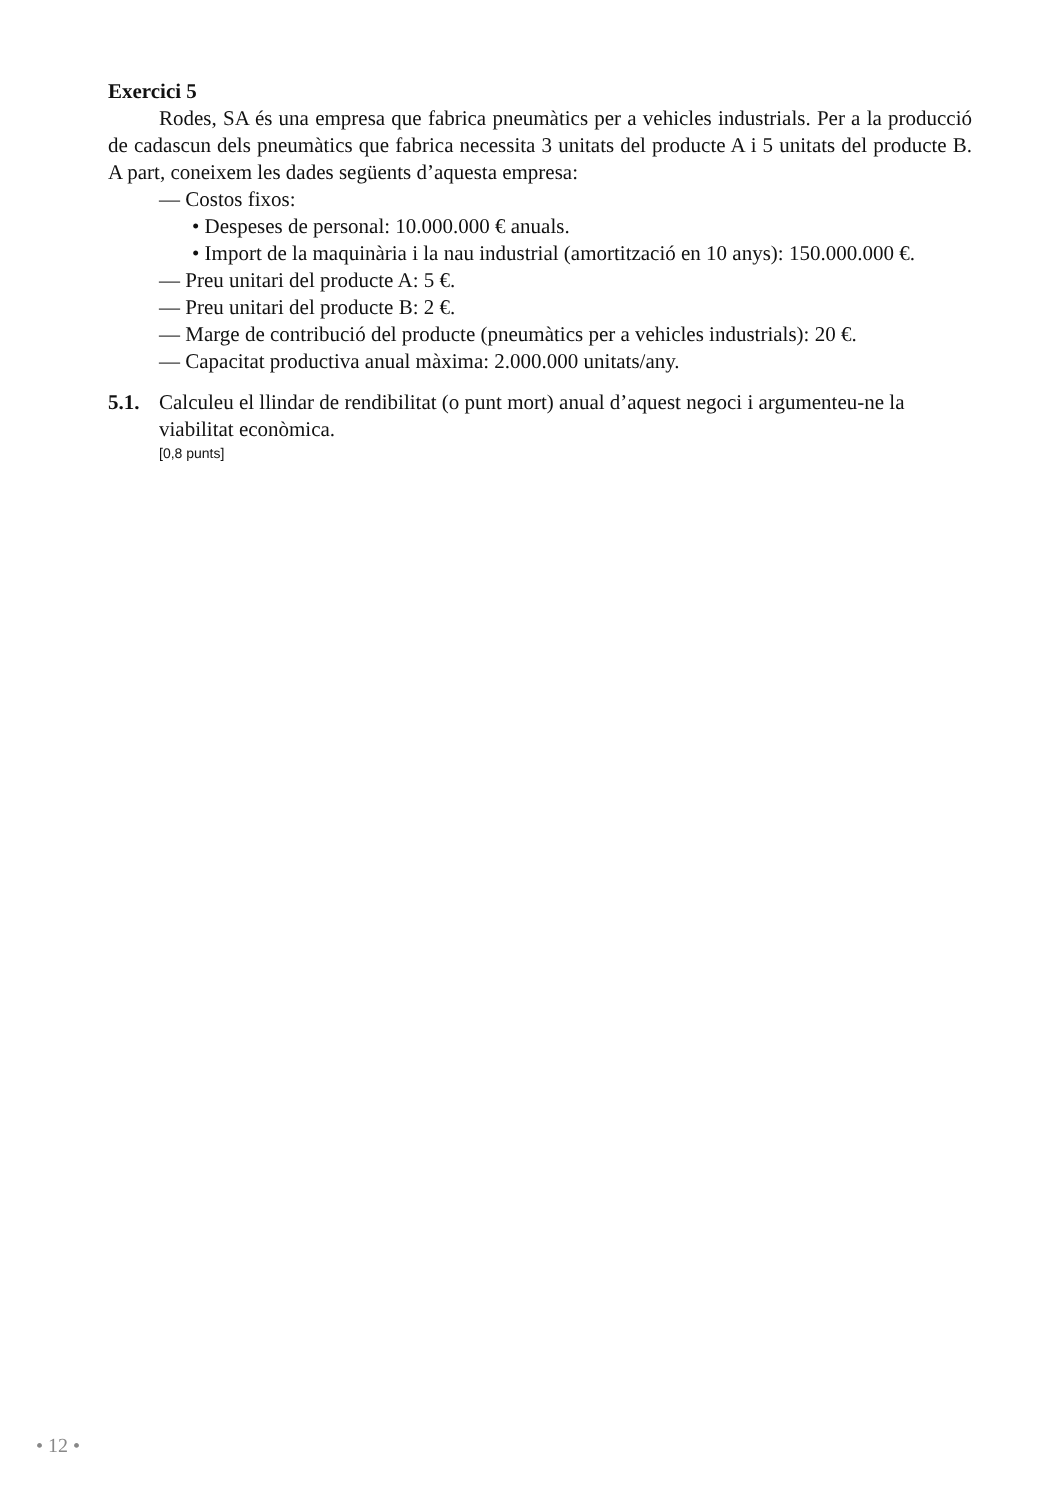Exercici 5
Rodes, SA és una empresa que fabrica pneumàtics per a vehicles industrials. Per a la producció de cadascun dels pneumàtics que fabrica necessita 3 unitats del producte A i 5 unitats del producte B. A part, coneixem les dades següents d’aquesta empresa:
— Costos fixos:
• Despeses de personal: 10.000.000 € anuals.
• Import de la maquinària i la nau industrial (amortització en 10 anys): 150.000.000 €.
— Preu unitari del producte A: 5 €.
— Preu unitari del producte B: 2 €.
— Marge de contribució del producte (pneumàtics per a vehicles industrials): 20 €.
— Capacitat productiva anual màxima: 2.000.000 unitats/any.
5.1. Calculeu el llindar de rendibilitat (o punt mort) anual d’aquest negoci i argumenteu-ne la viabilitat econòmica.
[0,8 punts]
• 12 •